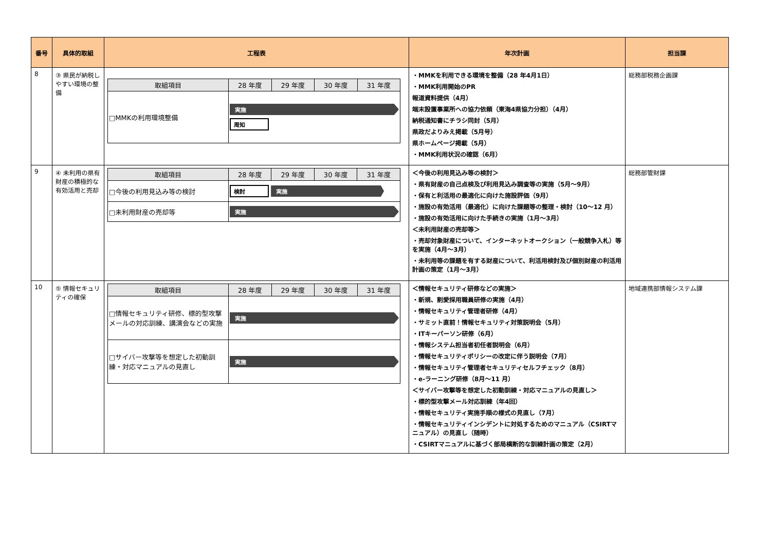| 番号 | 具体的取組 | 工程表 | 年次計画 | 担当課 |
| --- | --- | --- | --- | --- |
| 8 | ③ 県民が納税しやすい環境の整備 | / 取組項目 / 28 年度 / 29 年度 / 30 年度 / 31 年度 / / --- / --- / --- / --- / --- / / □MMKの利用環境整備 / 実施 周知 / / / / | ・MMKを利用できる環境を整備（28 年4月1日） ・MMK利用開始のPR 報道資料提供（4月） 端末設置事業所への協力依頼（東海4県協力分担）（4月） 納税通知書にチラシ同封（5月） 県政だよりみえ掲載（5月号） 県ホームページ掲載（5月） ・MMK利用状況の確認（6月） | 総務部税務企画課 |
| 9 | ④ 未利用の県有財産の積極的な有効活用と売却 | / 取組項目 / 28 年度 / 29 年度 / 30 年度 / 31 年度 / / --- / --- / --- / --- / --- / / □今後の利用見込み等の検討 / 検討 実施 / / / / / □未利用財産の売却等 / 実施 / / / / | ＜今後の利用見込み等の検討＞ ・県有財産の自己点検及び利用見込み調査等の実施（5月～9月） ・保有と利活用の最適化に向けた施設評価（9月） ・施設の有効活用（最適化）に向けた課題等の整理・検討（10～12 月） ・施設の有効活用に向けた手続きの実施（1月～3月） ＜未利用財産の売却等＞ ・売却対象財産について、インターネットオークション（一般競争入札）等を実施（4月～3月） ・未利用等の課題を有する財産について、利活用検討及び個別財産の利活用計画の策定（1月～3月） | 総務部管財課 |
| 10 | ⑤ 情報セキュリティの確保 | / 取組項目 / 28 年度 / 29 年度 / 30 年度 / 31 年度 / / --- / --- / --- / --- / --- / / □情報セキュリティ研修、標的型攻撃メールの対応訓練、講演会などの実施 / 実施 / / / / / □サイバー攻撃等を想定した初動訓練・対応マニュアルの見直し / 実施 / / / / | ＜情報セキュリティ研修などの実施＞ ・新規、割愛採用職員研修の実施（4月） ・情報セキュリティ管理者研修（4月） ・サミット直前！情報セキュリティ対策説明会（5月） ・ITキーパーソン研修（6月） ・情報システム担当者初任者説明会（6月） ・情報セキュリティポリシーの改定に伴う説明会（7月） ・情報セキュリティ管理者セキュリティセルフチェック（8月） ・e-ラーニング研修（8月～11 月） ＜サイバー攻撃等を想定した初動訓練・対応マニュアルの見直し＞ ・標的型攻撃メール対応訓練（年4回） ・情報セキュリティ実施手順の様式の見直し（7月） ・情報セキュリティインシデントに対処するためのマニュアル（CSIRTマニュアル）の見直し（随時） ・CSIRTマニュアルに基づく部局横断的な訓練計画の策定（2月） | 地域連携部情報システム課 |